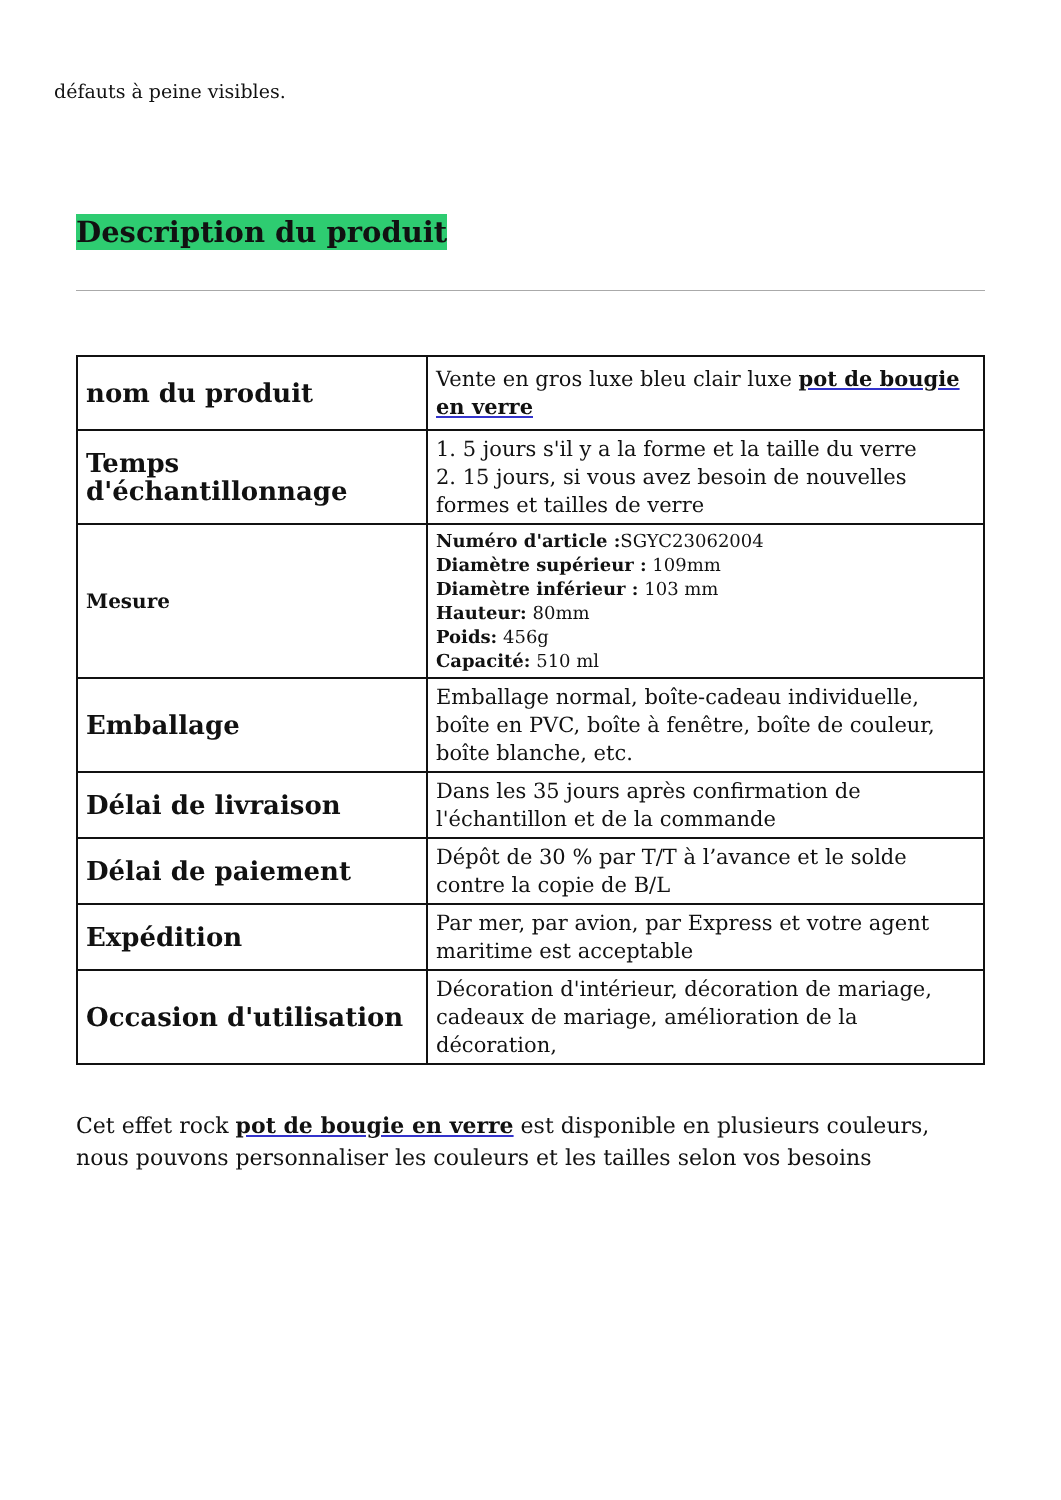défauts à peine visibles.
Description du produit
| nom du produit | Vente en gros luxe bleu clair luxe pot de bougie en verre |
| Temps d'échantillonnage | 1. 5 jours s'il y a la forme et la taille du verre 2. 15 jours, si vous avez besoin de nouvelles formes et tailles de verre |
| Mesure | Numéro d'article : SGYC23062004 Diamètre supérieur : 109mm Diamètre inférieur : 103 mm Hauteur: 80mm Poids: 456g Capacité: 510 ml |
| Emballage | Emballage normal, boîte-cadeau individuelle, boîte en PVC, boîte à fenêtre, boîte de couleur, boîte blanche, etc. |
| Délai de livraison | Dans les 35 jours après confirmation de l'échantillon et de la commande |
| Délai de paiement | Dépôt de 30 % par T/T à l’avance et le solde contre la copie de B/L |
| Expédition | Par mer, par avion, par Express et votre agent maritime est acceptable |
| Occasion d'utilisation | Décoration d'intérieur, décoration de mariage, cadeaux de mariage, amélioration de la décoration, |
Cet effet rock pot de bougie en verre est disponible en plusieurs couleurs, nous pouvons personnaliser les couleurs et les tailles selon vos besoins